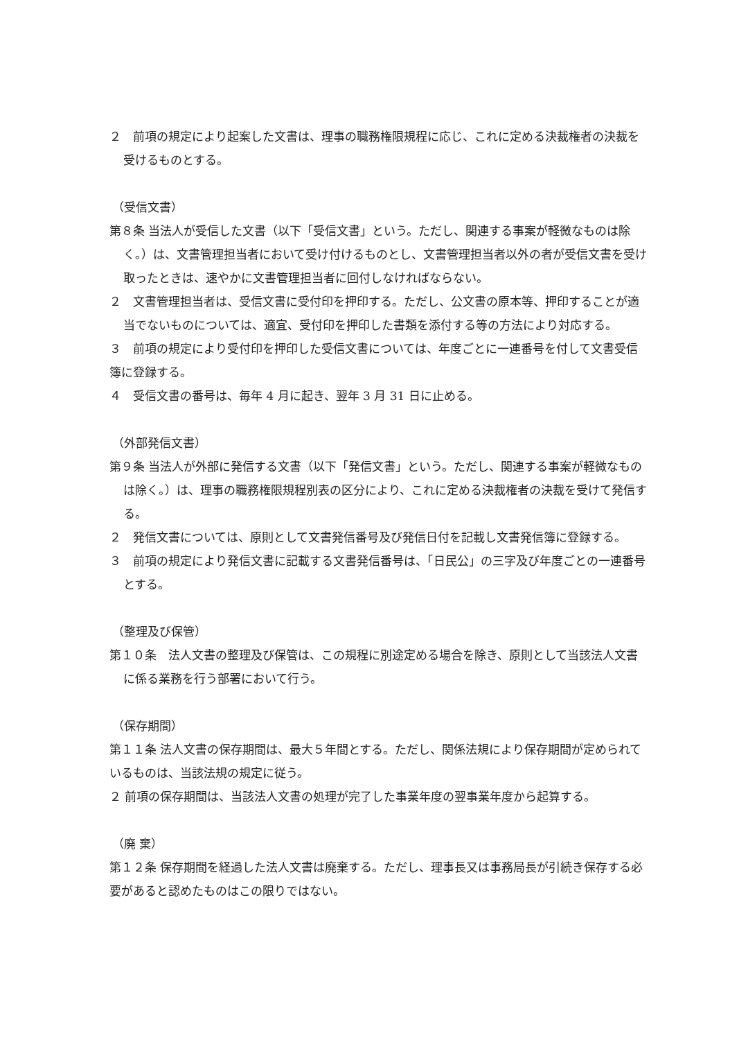２　前項の規定により起案した文書は、理事の職務権限規程に応じ、これに定める決裁権者の決裁を受けるものとする。
（受信文書）
第８条 当法人が受信した文書（以下「受信文書」という。ただし、関連する事案が軽微なものは除く。）は、文書管理担当者において受け付けるものとし、文書管理担当者以外の者が受信文書を受け取ったときは、速やかに文書管理担当者に回付しなければならない。
２　文書管理担当者は、受信文書に受付印を押印する。ただし、公文書の原本等、押印することが適当でないものについては、適宜、受付印を押印した書類を添付する等の方法により対応する。
３　前項の規定により受付印を押印した受信文書については、年度ごとに一連番号を付して文書受信簿に登録する。
４　受信文書の番号は、毎年 4 月に起き、翌年 3 月 31 日に止める。
（外部発信文書）
第９条 当法人が外部に発信する文書（以下「発信文書」という。ただし、関連する事案が軽微なものは除く。）は、理事の職務権限規程別表の区分により、これに定める決裁権者の決裁を受けて発信する。
２　発信文書については、原則として文書発信番号及び発信日付を記載し文書発信簿に登録する。
３　前項の規定により発信文書に記載する文書発信番号は、「日民公」の三字及び年度ごとの一連番号とする。
（整理及び保管）
第１０条　法人文書の整理及び保管は、この規程に別途定める場合を除き、原則として当該法人文書に係る業務を行う部署において行う。
（保存期間）
第１１条 法人文書の保存期間は、最大５年間とする。ただし、関係法規により保存期間が定められているものは、当該法規の規定に従う。
２ 前項の保存期間は、当該法人文書の処理が完了した事業年度の翌事業年度から起算する。
（廃 棄）
第１２条 保存期間を経過した法人文書は廃棄する。ただし、理事長又は事務局長が引続き保存する必要があると認めたものはこの限りではない。